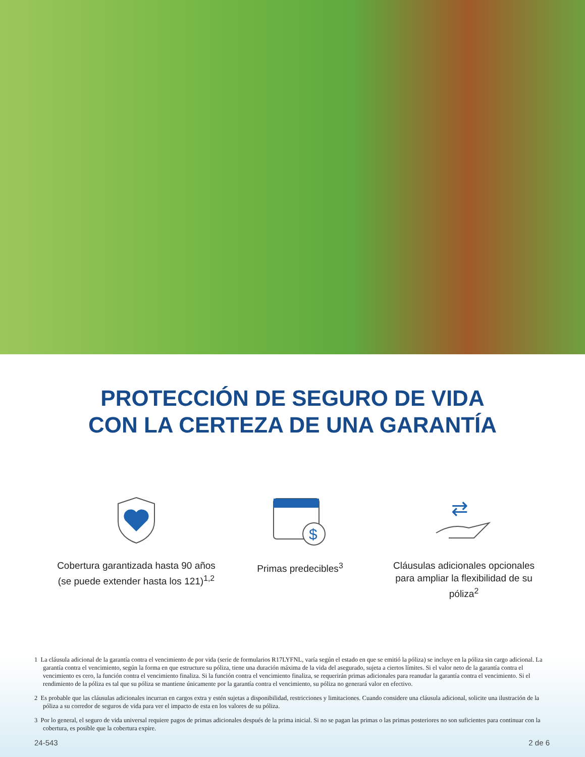PROTECCIÓN DE SEGURO DE VIDA
CON LA CERTEZA DE UNA GARANTÍA
Cobertura garantizada hasta 90 años (se puede extender hasta los 121)<sup>1,2</sup>
$
Primas predecibles<sup>3</sup>
⇄
Cláusulas adicionales opcionales para ampliar la flexibilidad de su póliza<sup>2</sup>
1 La cláusula adicional de la garantía contra el vencimiento de por vida (serie de formularios R17LYFNL, varía según el estado en que se emitió la póliza) se incluye en la póliza sin cargo adicional. La garantía contra el vencimiento, según la forma en que estructure su póliza, tiene una duración máxima de la vida del asegurado, sujeta a ciertos límites. Si el valor neto de la garantía contra el vencimiento es cero, la función contra el vencimiento finaliza. Si la función contra el vencimiento finaliza, se requerirán primas adicionales para reanudar la garantía contra el vencimiento. Si el rendimiento de la póliza es tal que su póliza se mantiene únicamente por la garantía contra el vencimiento, su póliza no generará valor en efectivo.
2 Es probable que las cláusulas adicionales incurran en cargos extra y estén sujetas a disponibilidad, restricciones y limitaciones. Cuando considere una cláusula adicional, solicite una ilustración de la póliza a su corredor de seguros de vida para ver el impacto de esta en los valores de su póliza.
3 Por lo general, el seguro de vida universal requiere pagos de primas adicionales después de la prima inicial. Si no se pagan las primas o las primas posteriores no son suficientes para continuar con la cobertura, es posible que la cobertura expire.
24-543 2 de 6